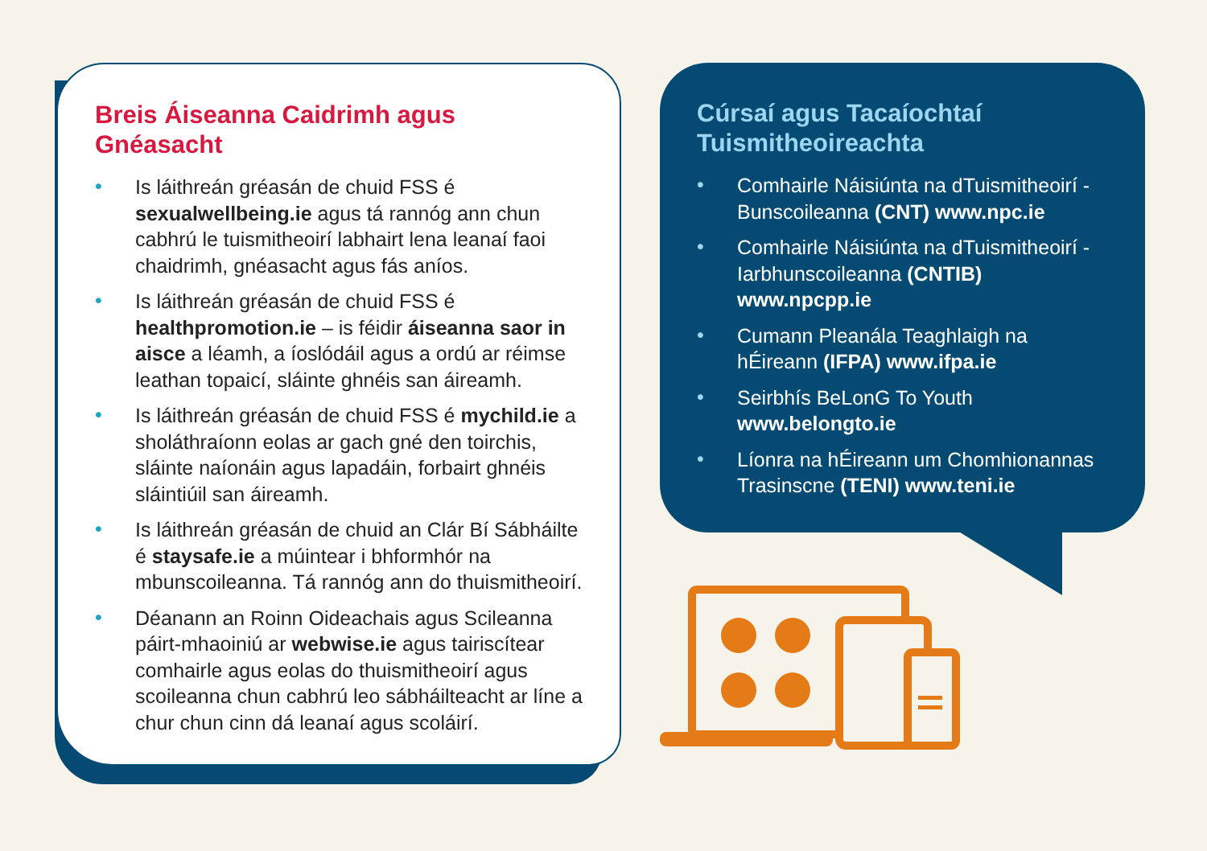Breis Áiseanna Caidrimh agus Gnéasacht
• Is láithreán gréasán de chuid FSS é sexualwellbeing.ie agus tá rannóg ann chun cabhrú le tuismitheoirí labhairt lena leanaí faoi chaidrimh, gnéasacht agus fás aníos.
• Is láithreán gréasán de chuid FSS é healthpromotion.ie – is féidir áiseanna saor in aisce a léamh, a íoslódáil agus a ordú ar réimse leathan topaicí, sláinte ghnéis san áireamh.
• Is láithreán gréasán de chuid FSS é mychild.ie a sholáthraíonn eolas ar gach gné den toirchis, sláinte naíonáin agus lapadáin, forbairt ghnéis sláintiúil san áireamh.
• Is láithreán gréasán de chuid an Clár Bí Sábháilte é staysafe.ie a múintear i bhformhór na mbunscoileanna. Tá rannóg ann do thuismitheoirí.
• Déanann an Roinn Oideachais agus Scileanna páirt-mhaoiniú ar webwise.ie agus tairiscítear comhairle agus eolas do thuismitheoirí agus scoileanna chun cabhrú leo sábháilteacht ar líne a chur chun cinn dá leanaí agus scoláirí.
Cúrsaí agus Tacaíochtaí Tuismitheoireachta
• Comhairle Náisiúnta na dTuismitheoirí - Bunscoileanna (CNT) www.npc.ie
• Comhairle Náisiúnta na dTuismitheoirí - Iarbhunscoileanna (CNTIB) www.npcpp.ie
• Cumann Pleanála Teaghlaigh na hÉireann (IFPA) www.ifpa.ie
• Seirbhís BeLonG To Youth www.belongto.ie
• Líonra na hÉireann um Chomhionannas Trasinscne (TENI) www.teni.ie